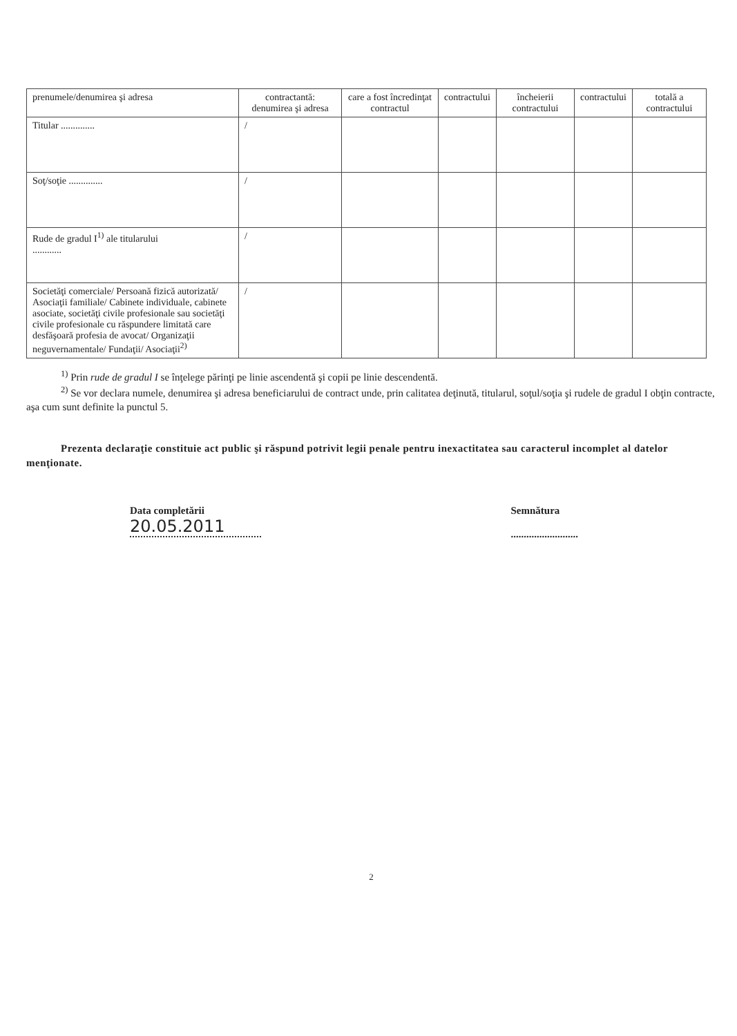| prenumele/denumirea şi adresa | contractantă: denumirea şi adresa | care a fost încredinţat contractul | contractului | încheierii contractului | contractului | totală a contractului |
| Titular .............. | / | | | | | |
| Soţ/soţie .............. | / | | | | | |
| Rude de gradul I<sup>1)</sup> ale titularului ............ | / | | | | | |
| Societăţi comerciale/ Persoană fizică autorizată/ Asociaţii familiale/ Cabinete individuale, cabinete asociate, societăţi civile profesionale sau societăţi civile profesionale cu răspundere limitată care desfăşoară profesia de avocat/ Organizaţii neguvernamentale/ Fundaţii/ Asociaţii<sup>2)</sup> | / | | | | | |
<sup>1)</sup> Prin rude de gradul I se înţelege părinţi pe linie ascendentă şi copii pe linie descendentă.
<sup>2)</sup> Se vor declara numele, denumirea şi adresa beneficiarului de contract unde, prin calitatea deţinută, titularul, soţul/soţia şi rudele de gradul I obţin contracte, aşa cum sunt definite la punctul 5.
Prezenta declaraţie constituie act public şi răspund potrivit legii penale pentru inexactitatea sau caracterul incomplet al datelor menţionate.
Data completării
20.05.2011
Semnătura
..........................
2